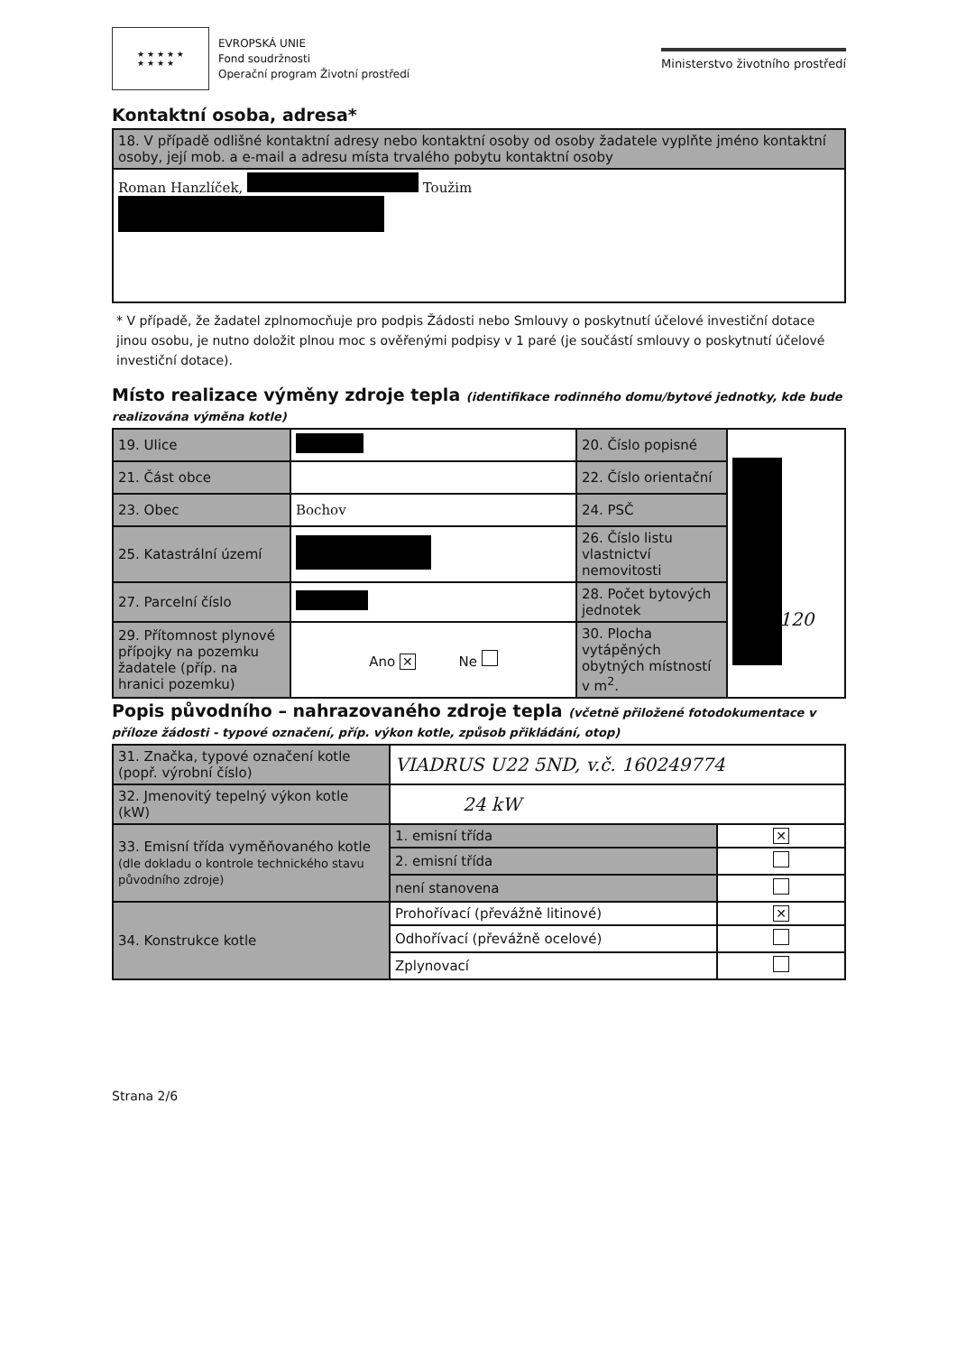★ ★ ★ ★ ★
★ ★ ★ ★
EVROPSKÁ UNIE
Fond soudržnosti
Operační program Životní prostředí
Ministerstvo životního prostředí
Kontaktní osoba, adresa*
| 18. V případě odlišné kontaktní adresy nebo kontaktní osoby od osoby žadatele vyplňte jméno kontaktní osoby, její mob. a e-mail a adresu místa trvalého pobytu kontaktní osoby |
| Roman Hanzlíček, Toužim |
* V případě, že žadatel zplnomocňuje pro podpis Žádosti nebo Smlouvy o poskytnutí účelové investiční dotace jinou osobu, je nutno doložit plnou moc s ověřenými podpisy v 1 paré (je součástí smlouvy o poskytnutí účelové investiční dotace).
Místo realizace výměny zdroje tepla (identifikace rodinného domu/bytové jednotky, kde bude realizována výměna kotle)
| 19. Ulice | | 20. Číslo popisné | |
| 21. Část obce | | 22. Číslo orientační | |
| 23. Obec | Bochov | 24. PSČ | |
| 25. Katastrální území | | 26. Číslo listu vlastnictví nemovitosti | |
| 27. Parcelní číslo | | 28. Počet bytových jednotek | |
| 29. Přítomnost plynové přípojky na pozemku žadatele (příp. na hranici pozemku) | Ano ✕ Ne | 30. Plocha vytápěných obytných místností v m<sup>2</sup>. | |
120
Popis původního – nahrazovaného zdroje tepla (včetně přiložené fotodokumentace v příloze žádosti - typové označení, příp. výkon kotle, způsob přikládání, otop)
| 31. Značka, typové označení kotle (popř. výrobní číslo) | VIADRUS U22 5ND, v.č. 160249774 | |
| 32. Jmenovitý tepelný výkon kotle (kW) | 24 kW | |
| 33. Emisní třída vyměňovaného kotle (dle dokladu o kontrole technického stavu původního zdroje) | 1. emisní třída | ✕ |
| | 2. emisní třída | |
| | není stanovena | |
| 34. Konstrukce kotle | Prohořívací (převážně litinové) | ✕ |
| | Odhořívací (převážně ocelové) | |
| | Zplynovací | |
Strana 2/6